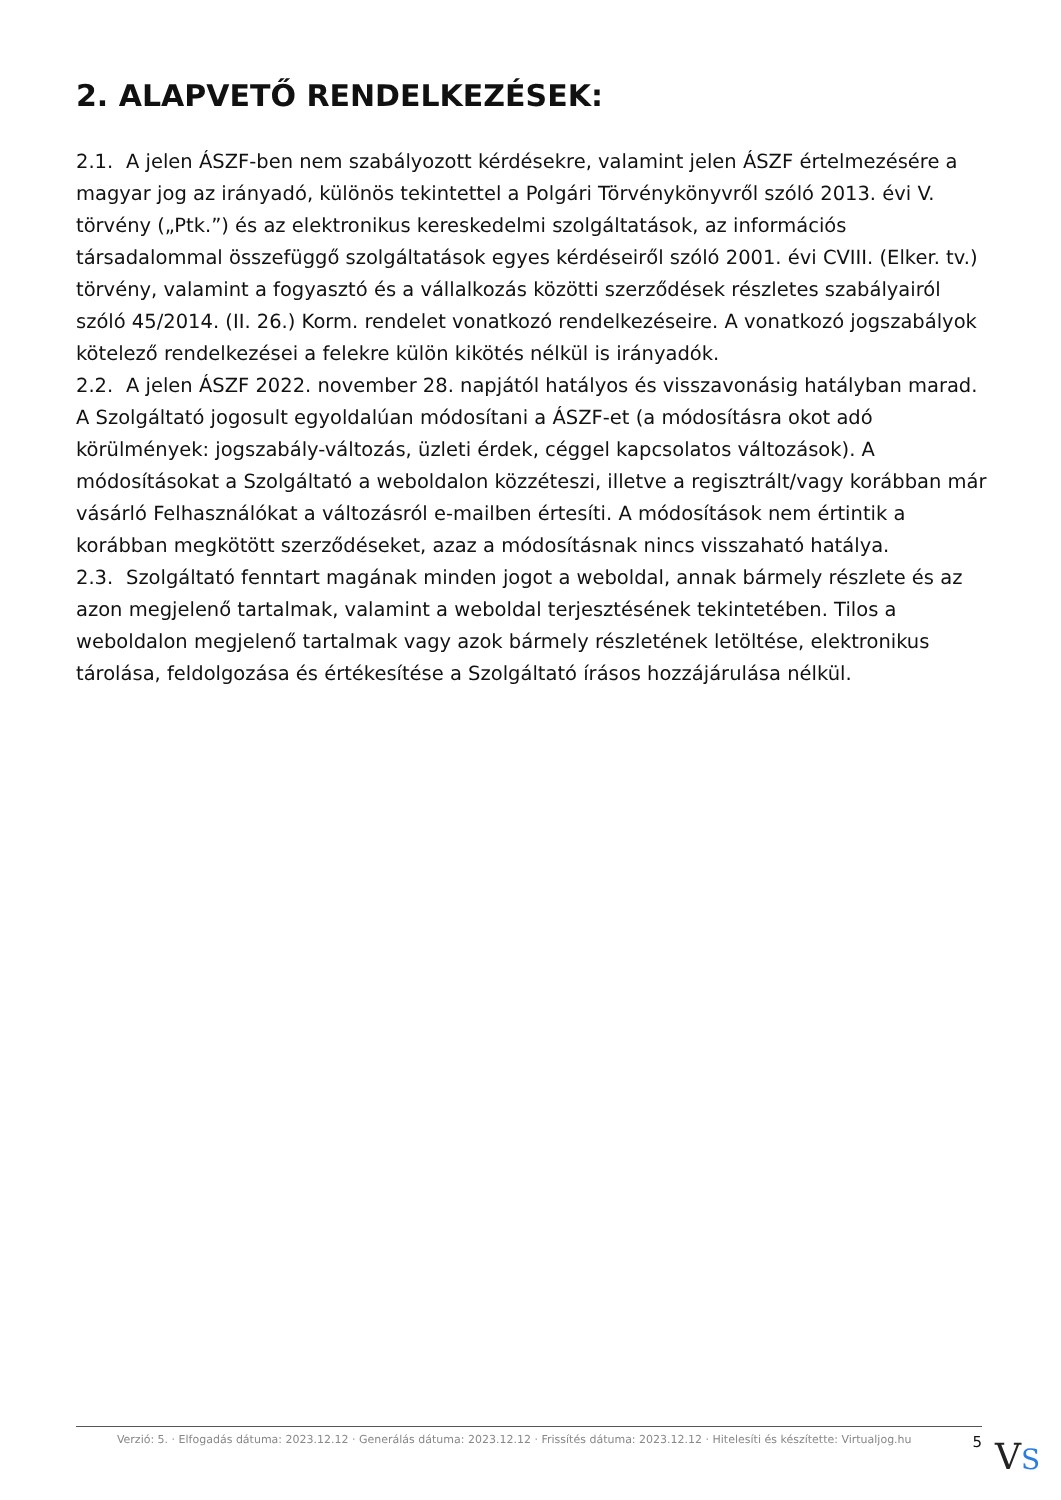2. ALAPVETŐ RENDELKEZÉSEK:
2.1. A jelen ÁSZF-ben nem szabályozott kérdésekre, valamint jelen ÁSZF értelmezésére a magyar jog az irányadó, különös tekintettel a Polgári Törvénykönyvről szóló 2013. évi V. törvény („Ptk.”) és az elektronikus kereskedelmi szolgáltatások, az információs társadalommal összefüggő szolgáltatások egyes kérdéseiről szóló 2001. évi CVIII. (Elker. tv.) törvény, valamint a fogyasztó és a vállalkozás közötti szerződések részletes szabályairól szóló 45/2014. (II. 26.) Korm. rendelet vonatkozó rendelkezéseire. A vonatkozó jogszabályok kötelező rendelkezései a felekre külön kikötés nélkül is irányadók.
2.2. A jelen ÁSZF 2022. november 28. napjától hatályos és visszavonásig hatályban marad. A Szolgáltató jogosult egyoldalúan módosítani a ÁSZF-et (a módosításra okot adó körülmények: jogszabály-változás, üzleti érdek, céggel kapcsolatos változások). A módosításokat a Szolgáltató a weboldalon közzéteszi, illetve a regisztrált/vagy korábban már vásárló Felhasználókat a változásról e-mailben értesíti. A módosítások nem értintik a korábban megkötött szerződéseket, azaz a módosításnak nincs visszaható hatálya.
2.3. Szolgáltató fenntart magának minden jogot a weboldal, annak bármely részlete és az azon megjelenő tartalmak, valamint a weboldal terjesztésének tekintetében. Tilos a weboldalon megjelenő tartalmak vagy azok bármely részletének letöltése, elektronikus tárolása, feldolgozása és értékesítése a Szolgáltató írásos hozzájárulása nélkül.
Verzió: 5. · Elfogadás dátuma: 2023.12.12 · Generálás dátuma: 2023.12.12 · Frissítés dátuma: 2023.12.12 · Hitelesíti és készítette: Virtualjog.hu 5
VS